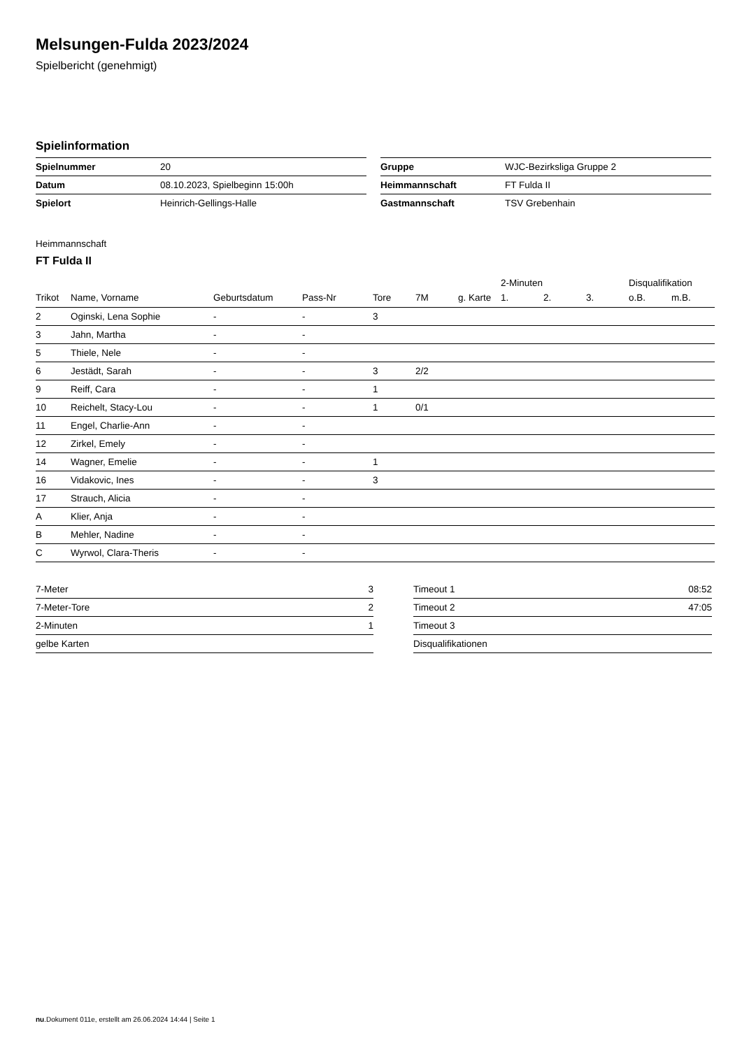Melsungen-Fulda 2023/2024
Spielbericht (genehmigt)
Spielinformation
| Spielnummer | 20 |
| Datum | 08.10.2023, Spielbeginn 15:00h |
| Spielort | Heinrich-Gellings-Halle |
| Gruppe | WJC-Bezirksliga Gruppe 2 |
| Heimmannschaft | FT Fulda II |
| Gastmannschaft | TSV Grebenhain |
Heimmannschaft
FT Fulda II
| | | | | | | | 2-Minuten | | | Disqualifikation | |
| --- | --- | --- | --- | --- | --- | --- | --- | --- | --- | --- | --- |
| Trikot | Name, Vorname | Geburtsdatum | Pass-Nr | Tore | 7M | g. Karte | 1. | 2. | 3. | o.B. | m.B. |
| 2 | Oginski, Lena Sophie | - | - | 3 | | | | | | | |
| 3 | Jahn, Martha | - | - | | | | | | | | |
| 5 | Thiele, Nele | - | - | | | | | | | | |
| 6 | Jestädt, Sarah | - | - | 3 | 2/2 | | | | | | |
| 9 | Reiff, Cara | - | - | 1 | | | | | | | |
| 10 | Reichelt, Stacy-Lou | - | - | 1 | 0/1 | | | | | | |
| 11 | Engel, Charlie-Ann | - | - | | | | | | | | |
| 12 | Zirkel, Emely | - | - | | | | | | | | |
| 14 | Wagner, Emelie | - | - | 1 | | | | | | | |
| 16 | Vidakovic, Ines | - | - | 3 | | | | | | | |
| 17 | Strauch, Alicia | - | - | | | | | | | | |
| A | Klier, Anja | - | - | | | | | | | | |
| B | Mehler, Nadine | - | - | | | | | | | | |
| C | Wyrwol, Clara-Theris | - | - | | | | | | | | |
| 7-Meter | 3 |
| 7-Meter-Tore | 2 |
| 2-Minuten | 1 |
| gelbe Karten | |
| Timeout 1 | 08:52 |
| Timeout 2 | 47:05 |
| Timeout 3 | |
| Disqualifikationen | |
nu.Dokument 011e, erstellt am 26.06.2024 14:44 | Seite 1